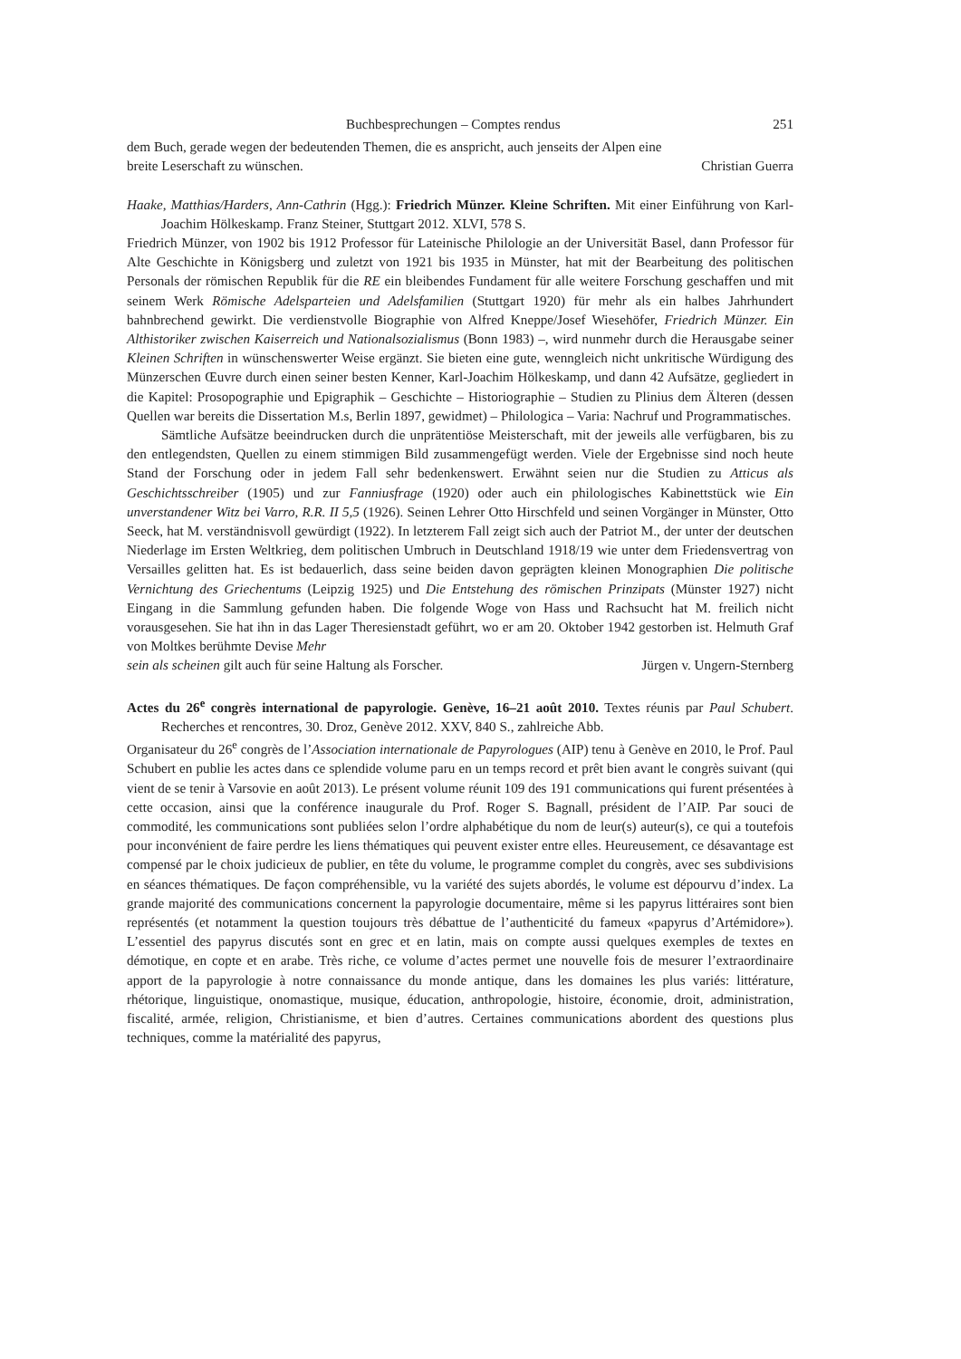Buchbesprechungen – Comptes rendus 251
dem Buch, gerade wegen der bedeutenden Themen, die es anspricht, auch jenseits der Alpen eine
breite Leserschaft zu wünschen. Christian Guerra
Haake, Matthias/Harders, Ann-Cathrin (Hgg.): Friedrich Münzer. Kleine Schriften. Mit einer Einführung von Karl-Joachim Hölkeskamp. Franz Steiner, Stuttgart 2012. XLVI, 578 S.
Friedrich Münzer, von 1902 bis 1912 Professor für Lateinische Philologie an der Universität Basel, dann Professor für Alte Geschichte in Königsberg und zuletzt von 1921 bis 1935 in Münster, hat mit der Bearbeitung des politischen Personals der römischen Republik für die RE ein bleibendes Fundament für alle weitere Forschung geschaffen und mit seinem Werk Römische Adelsparteien und Adelsfamilien (Stuttgart 1920) für mehr als ein halbes Jahrhundert bahnbrechend gewirkt. Die verdienstvolle Biographie von Alfred Kneppe/Josef Wiesehöfer, Friedrich Münzer. Ein Althistoriker zwischen Kaiserreich und Nationalsozialismus (Bonn 1983) –, wird nunmehr durch die Herausgabe seiner Kleinen Schriften in wünschenswerter Weise ergänzt. Sie bieten eine gute, wenngleich nicht unkritische Würdigung des Münzerschen Œuvre durch einen seiner besten Kenner, Karl-Joachim Hölkeskamp, und dann 42 Aufsätze, gegliedert in die Kapitel: Prosopographie und Epigraphik – Geschichte – Historiographie – Studien zu Plinius dem Älteren (dessen Quellen war bereits die Dissertation M.s, Berlin 1897, gewidmet) – Philologica – Varia: Nachruf und Programmatisches.
Sämtliche Aufsätze beeindrucken durch die unprätentiöse Meisterschaft, mit der jeweils alle verfügbaren, bis zu den entlegendsten, Quellen zu einem stimmigen Bild zusammengefügt werden. Viele der Ergebnisse sind noch heute Stand der Forschung oder in jedem Fall sehr bedenkenswert. Erwähnt seien nur die Studien zu Atticus als Geschichtsschreiber (1905) und zur Fanniusfrage (1920) oder auch ein philologisches Kabinettstück wie Ein unverstandener Witz bei Varro, R.R. II 5,5 (1926). Seinen Lehrer Otto Hirschfeld und seinen Vorgänger in Münster, Otto Seeck, hat M. verständnisvoll gewürdigt (1922). In letzterem Fall zeigt sich auch der Patriot M., der unter der deutschen Niederlage im Ersten Weltkrieg, dem politischen Umbruch in Deutschland 1918/19 wie unter dem Friedensvertrag von Versailles gelitten hat. Es ist bedauerlich, dass seine beiden davon geprägten kleinen Monographien Die politische Vernichtung des Griechentums (Leipzig 1925) und Die Entstehung des römischen Prinzipats (Münster 1927) nicht Eingang in die Sammlung gefunden haben. Die folgende Woge von Hass und Rachsucht hat M. freilich nicht vorausgesehen. Sie hat ihn in das Lager Theresienstadt geführt, wo er am 20. Oktober 1942 gestorben ist. Helmuth Graf von Moltkes berühmte Devise Mehr
sein als scheinen gilt auch für seine Haltung als Forscher. Jürgen v. Ungern-Sternberg
Actes du 26<sup>e</sup> congrès international de papyrologie. Genève, 16–21 août 2010. Textes réunis par Paul Schubert. Recherches et rencontres, 30. Droz, Genève 2012. XXV, 840 S., zahlreiche Abb.
Organisateur du 26<sup>e</sup> congrès de l’Association internationale de Papyrologues (AIP) tenu à Genève en 2010, le Prof. Paul Schubert en publie les actes dans ce splendide volume paru en un temps record et prêt bien avant le congrès suivant (qui vient de se tenir à Varsovie en août 2013). Le présent volume réunit 109 des 191 communications qui furent présentées à cette occasion, ainsi que la conférence inaugurale du Prof. Roger S. Bagnall, président de l’AIP. Par souci de commodité, les communications sont publiées selon l’ordre alphabétique du nom de leur(s) auteur(s), ce qui a toutefois pour inconvénient de faire perdre les liens thématiques qui peuvent exister entre elles. Heureusement, ce désavantage est compensé par le choix judicieux de publier, en tête du volume, le programme complet du congrès, avec ses subdivisions en séances thématiques. De façon compréhensible, vu la variété des sujets abordés, le volume est dépourvu d’index. La grande majorité des communications concernent la papyrologie documentaire, même si les papyrus littéraires sont bien représentés (et notamment la question toujours très débattue de l’authenticité du fameux «papyrus d’Artémidore»). L’essentiel des papyrus discutés sont en grec et en latin, mais on compte aussi quelques exemples de textes en démotique, en copte et en arabe. Très riche, ce volume d’actes permet une nouvelle fois de mesurer l’extraordinaire apport de la papyrologie à notre connaissance du monde antique, dans les domaines les plus variés: littérature, rhétorique, linguistique, onomastique, musique, éducation, anthropologie, histoire, économie, droit, administration, fiscalité, armée, religion, Christianisme, et bien d’autres. Certaines communications abordent des questions plus techniques, comme la matérialité des papyrus,